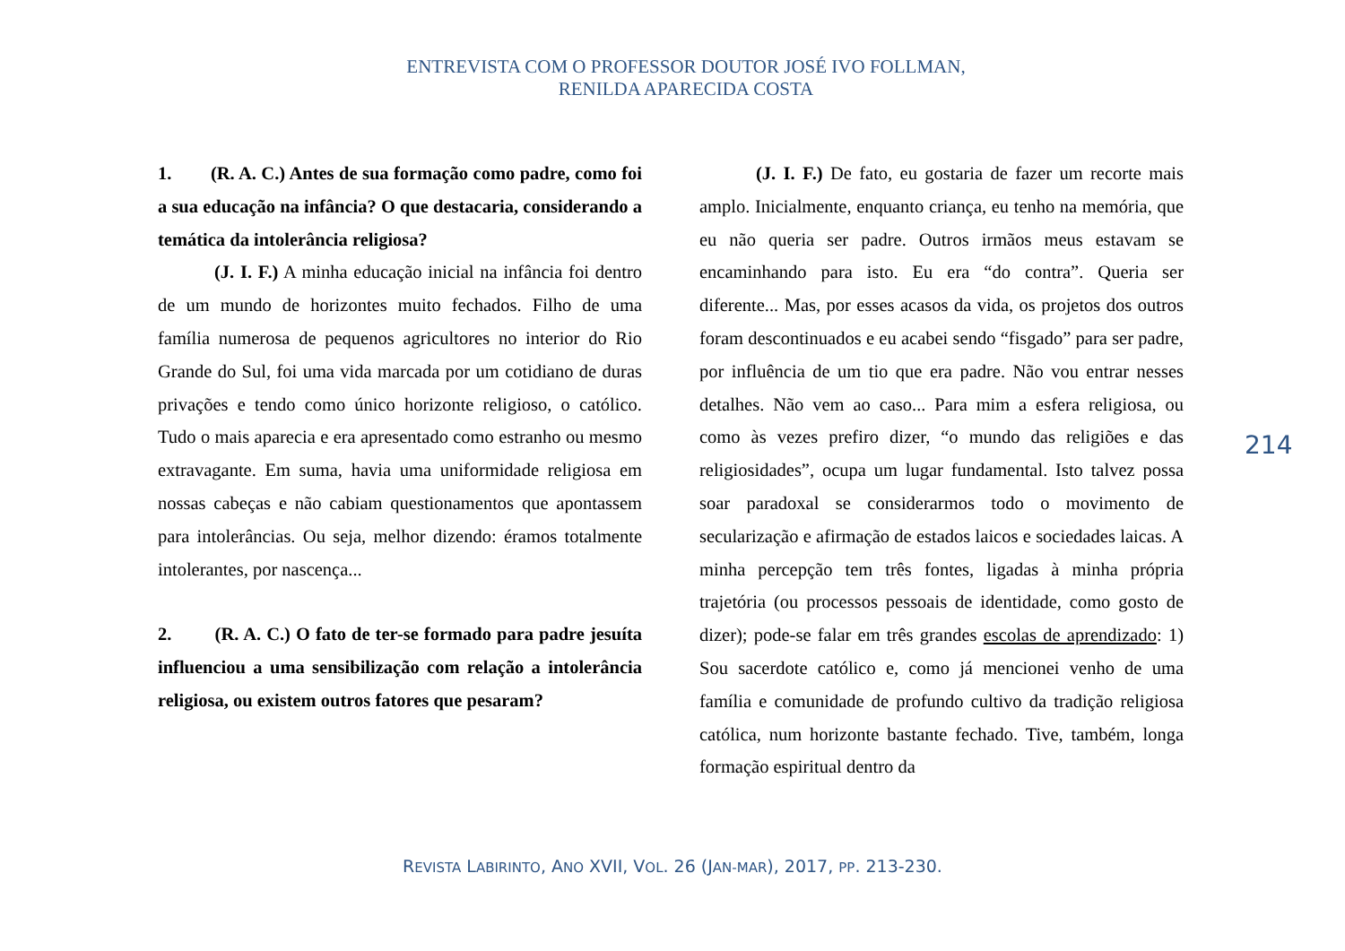ENTREVISTA COM O PROFESSOR DOUTOR JOSÉ IVO FOLLMAN,
RENILDA APARECIDA COSTA
1. (R. A. C.) Antes de sua formação como padre, como foi a sua educação na infância? O que destacaria, considerando a temática da intolerância religiosa?
(J. I. F.) A minha educação inicial na infância foi dentro de um mundo de horizontes muito fechados. Filho de uma família numerosa de pequenos agricultores no interior do Rio Grande do Sul, foi uma vida marcada por um cotidiano de duras privações e tendo como único horizonte religioso, o católico. Tudo o mais aparecia e era apresentado como estranho ou mesmo extravagante. Em suma, havia uma uniformidade religiosa em nossas cabeças e não cabiam questionamentos que apontassem para intolerâncias. Ou seja, melhor dizendo: éramos totalmente intolerantes, por nascença...
2. (R. A. C.) O fato de ter-se formado para padre jesuíta influenciou a uma sensibilização com relação a intolerância religiosa, ou existem outros fatores que pesaram?
(J. I. F.) De fato, eu gostaria de fazer um recorte mais amplo. Inicialmente, enquanto criança, eu tenho na memória, que eu não queria ser padre. Outros irmãos meus estavam se encaminhando para isto. Eu era “do contra”. Queria ser diferente... Mas, por esses acasos da vida, os projetos dos outros foram descontinuados e eu acabei sendo “fisgado” para ser padre, por influência de um tio que era padre. Não vou entrar nesses detalhes. Não vem ao caso... Para mim a esfera religiosa, ou como às vezes prefiro dizer, “o mundo das religiões e das religiosidades”, ocupa um lugar fundamental. Isto talvez possa soar paradoxal se considerarmos todo o movimento de secularização e afirmação de estados laicos e sociedades laicas. A minha percepção tem três fontes, ligadas à minha própria trajetória (ou processos pessoais de identidade, como gosto de dizer); pode-se falar em três grandes escolas de aprendizado: 1) Sou sacerdote católico e, como já mencionei venho de uma família e comunidade de profundo cultivo da tradição religiosa católica, num horizonte bastante fechado. Tive, também, longa formação espiritual dentro da
214
REVISTA LABIRINTO, ANO XVII, VOL. 26 (JAN-MAR), 2017, PP. 213-230.